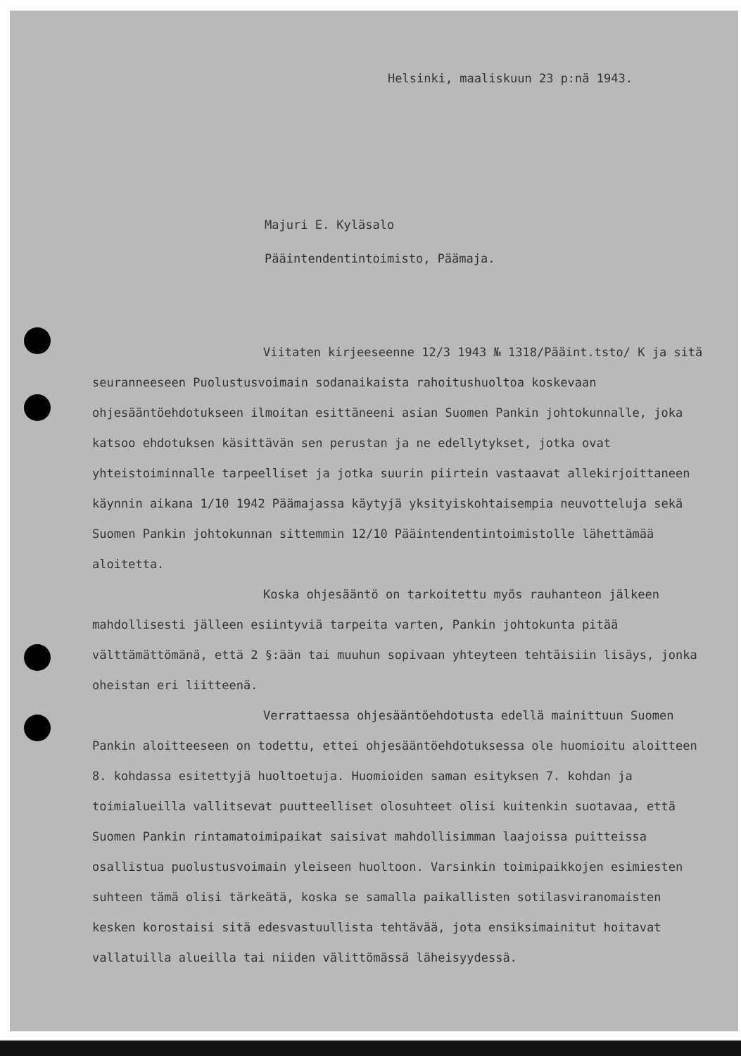Helsinki, maaliskuun 23 p:nä 1943.
Majuri E. Kyläsalo
Pääintendentintoimisto, Päämaja.
Viitaten kirjeeseenne 12/3 1943 № 1318/Pääint.tsto/ K ja sitä seuranneeseen Puolustusvoimain sodanaikaista rahoitushuoltoa koskevaan ohjesääntöehdotukseen ilmoitan esittäneeni asian Suomen Pankin johtokunnalle, joka katsoo ehdotuksen käsittävän sen perustan ja ne edellytykset, jotka ovat yhteistoiminnalle tarpeelliset ja jotka suurin piirtein vastaavat allekirjoittaneen käynnin aikana 1/10 1942 Päämajassa käytyjä yksityiskohtaisempia neuvotteluja sekä Suomen Pankin johtokunnan sittemmin 12/10 Pääintendentintoimistolle lähettämää aloitetta.
Koska ohjesääntö on tarkoitettu myös rauhanteon jälkeen mahdollisesti jälleen esiintyviä tarpeita varten, Pankin johtokunta pitää välttämättömänä, että 2 §:ään tai muuhun sopivaan yhteyteen tehtäisiin lisäys, jonka oheistan eri liitteenä.
Verrattaessa ohjesääntöehdotusta edellä mainittuun Suomen Pankin aloitteeseen on todettu, ettei ohjesääntöehdotuksessa ole huomioitu aloitteen 8. kohdassa esitettyjä huoltoetuja. Huomioiden saman esityksen 7. kohdan ja toimialueilla vallitsevat puutteelliset olosuhteet olisi kuitenkin suotavaa, että Suomen Pankin rintamatoimipaikat saisivat mahdollisimman laajoissa puitteissa osallistua puolustusvoimain yleiseen huoltoon. Varsinkin toimipaikkojen esimiesten suhteen tämä olisi tärkeätä, koska se samalla paikallisten sotilasviranomaisten kesken korostaisi sitä edesvastuullista tehtävää, jota ensiksimainitut hoitavat vallatuilla alueilla tai niiden välittömässä läheisyydessä.